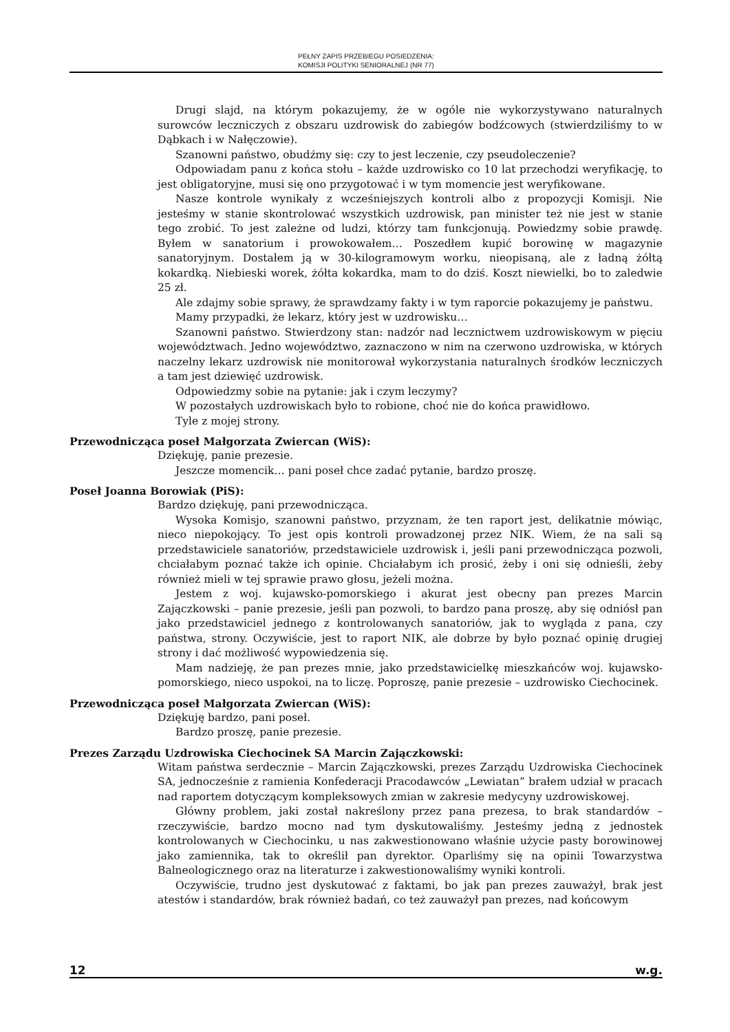PEŁNY ZAPIS PRZEBIEGU POSIEDZENIA:
KOMISJI POLITYKI SENIORALNEJ (NR 77)
Drugi slajd, na którym pokazujemy, że w ogóle nie wykorzystywano naturalnych surowców leczniczych z obszaru uzdrowisk do zabiegów bodźcowych (stwierdziliśmy to w Dąbkach i w Nałęczowie).
Szanowni państwo, obudźmy się: czy to jest leczenie, czy pseudoleczenie?
Odpowiadam panu z końca stołu – każde uzdrowisko co 10 lat przechodzi weryfikację, to jest obligatoryjne, musi się ono przygotować i w tym momencie jest weryfikowane.
Nasze kontrole wynikały z wcześniejszych kontroli albo z propozycji Komisji. Nie jesteśmy w stanie skontrolować wszystkich uzdrowisk, pan minister też nie jest w stanie tego zrobić. To jest zależne od ludzi, którzy tam funkcjonują. Powiedzmy sobie prawdę. Byłem w sanatorium i prowokowałem… Poszedłem kupić borowinę w magazynie sanatoryjnym. Dostałem ją w 30-kilogramowym worku, nieopisaną, ale z ładną żółtą kokardką. Niebieski worek, żółta kokardka, mam to do dziś. Koszt niewielki, bo to zaledwie 25 zł.
Ale zdajmy sobie sprawy, że sprawdzamy fakty i w tym raporcie pokazujemy je państwu.
Mamy przypadki, że lekarz, który jest w uzdrowisku…
Szanowni państwo. Stwierdzony stan: nadzór nad lecznictwem uzdrowiskowym w pięciu województwach. Jedno województwo, zaznaczono w nim na czerwono uzdrowiska, w których naczelny lekarz uzdrowisk nie monitorował wykorzystania naturalnych środków leczniczych a tam jest dziewięć uzdrowisk.
Odpowiedzmy sobie na pytanie: jak i czym leczymy?
W pozostałych uzdrowiskach było to robione, choć nie do końca prawidłowo.
Tyle z mojej strony.
Przewodnicząca poseł Małgorzata Zwiercan (WiS):
Dziękuję, panie prezesie.
Jeszcze momencik… pani poseł chce zadać pytanie, bardzo proszę.
Poseł Joanna Borowiak (PiS):
Bardzo dziękuję, pani przewodnicząca.
Wysoka Komisjo, szanowni państwo, przyznam, że ten raport jest, delikatnie mówiąc, nieco niepokojący. To jest opis kontroli prowadzonej przez NIK. Wiem, że na sali są przedstawiciele sanatoriów, przedstawiciele uzdrowisk i, jeśli pani przewodnicząca pozwoli, chciałabym poznać także ich opinie. Chciałabym ich prosić, żeby i oni się odnieśli, żeby również mieli w tej sprawie prawo głosu, jeżeli można.
Jestem z woj. kujawsko-pomorskiego i akurat jest obecny pan prezes Marcin Zajączkowski – panie prezesie, jeśli pan pozwoli, to bardzo pana proszę, aby się odniósł pan jako przedstawiciel jednego z kontrolowanych sanatoriów, jak to wygląda z pana, czy państwa, strony. Oczywiście, jest to raport NIK, ale dobrze by było poznać opinię drugiej strony i dać możliwość wypowiedzenia się.
Mam nadzieję, że pan prezes mnie, jako przedstawicielkę mieszkańców woj. kujawsko-pomorskiego, nieco uspokoi, na to liczę. Poproszę, panie prezesie – uzdrowisko Ciechocinek.
Przewodnicząca poseł Małgorzata Zwiercan (WiS):
Dziękuję bardzo, pani poseł.
Bardzo proszę, panie prezesie.
Prezes Zarządu Uzdrowiska Ciechocinek SA Marcin Zajączkowski:
Witam państwa serdecznie – Marcin Zajączkowski, prezes Zarządu Uzdrowiska Ciechocinek SA, jednocześnie z ramienia Konfederacji Pracodawców „Lewiatan” brałem udział w pracach nad raportem dotyczącym kompleksowych zmian w zakresie medycyny uzdrowiskowej.
Główny problem, jaki został nakreślony przez pana prezesa, to brak standardów – rzeczywiście, bardzo mocno nad tym dyskutowaliśmy. Jesteśmy jedną z jednostek kontrolowanych w Ciechocinku, u nas zakwestionowano właśnie użycie pasty borowinowej jako zamiennika, tak to określił pan dyrektor. Oparliśmy się na opinii Towarzystwa Balneologicznego oraz na literaturze i zakwestionowaliśmy wyniki kontroli.
Oczywiście, trudno jest dyskutować z faktami, bo jak pan prezes zauważył, brak jest atestów i standardów, brak również badań, co też zauważył pan prezes, nad końcowym
12 w.g.